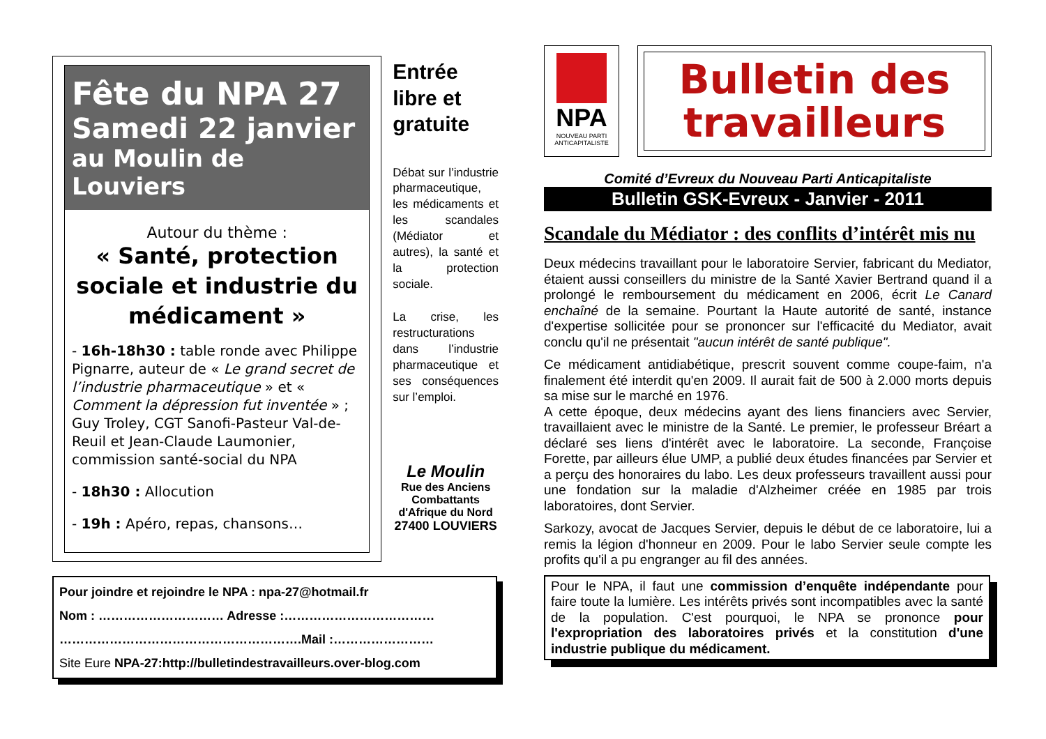Fête du NPA 27
Samedi 22 janvier
au Moulin de Louviers
Autour du thème :
« Santé, protection sociale et industrie du médicament »
- 16h-18h30 : table ronde avec Philippe Pignarre, auteur de « Le grand secret de l’industrie pharmaceutique » et « Comment la dépression fut inventée » ; Guy Troley, CGT Sanofi-Pasteur Val-de-Reuil et Jean-Claude Laumonier, commission santé-social du NPA
- 18h30 : Allocution
- 19h : Apéro, repas, chansons…
Entrée libre et gratuite
Débat sur l’industrie pharmaceutique, les médicaments et les scandales (Médiator et autres), la santé et la protection sociale.
La crise, les restructurations dans l’industrie pharmaceutique et ses conséquences sur l’emploi.
Le Moulin
Rue des Anciens Combattants d'Afrique du Nord
27400 LOUVIERS
Pour joindre et rejoindre le NPA : npa-27@hotmail.fr
Nom : ………………………… Adresse :………………………………
………………………………………………….Mail :……………………
Site Eure NPA-27:http://bulletindestravailleurs.over-blog.com
NPA
NOUVEAU PARTI
ANTICAPITALISTE
Bulletin des travailleurs
Comité d’Evreux du Nouveau Parti Anticapitaliste
Bulletin GSK-Evreux - Janvier - 2011
Scandale du Médiator : des conflits d’intérêt mis nu
Deux médecins travaillant pour le laboratoire Servier, fabricant du Mediator, étaient aussi conseillers du ministre de la Santé Xavier Bertrand quand il a prolongé le remboursement du médicament en 2006, écrit Le Canard enchaîné de la semaine. Pourtant la Haute autorité de santé, instance d'expertise sollicitée pour se prononcer sur l'efficacité du Mediator, avait conclu qu'il ne présentait "aucun intérêt de santé publique".
Ce médicament antidiabétique, prescrit souvent comme coupe-faim, n'a finalement été interdit qu'en 2009. Il aurait fait de 500 à 2.000 morts depuis sa mise sur le marché en 1976.
A cette époque, deux médecins ayant des liens financiers avec Servier, travaillaient avec le ministre de la Santé. Le premier, le professeur Bréart a déclaré ses liens d'intérêt avec le laboratoire. La seconde, Françoise Forette, par ailleurs élue UMP, a publié deux études financées par Servier et a perçu des honoraires du labo. Les deux professeurs travaillent aussi pour une fondation sur la maladie d'Alzheimer créée en 1985 par trois laboratoires, dont Servier.
Sarkozy, avocat de Jacques Servier, depuis le début de ce laboratoire, lui a remis la légion d'honneur en 2009. Pour le labo Servier seule compte les profits qu'il a pu engranger au fil des années.
Pour le NPA, il faut une commission d’enquête indépendante pour faire toute la lumière. Les intérêts privés sont incompatibles avec la santé de la population. C'est pourquoi, le NPA se prononce pour l'expropriation des laboratoires privés et la constitution d'une industrie publique du médicament.